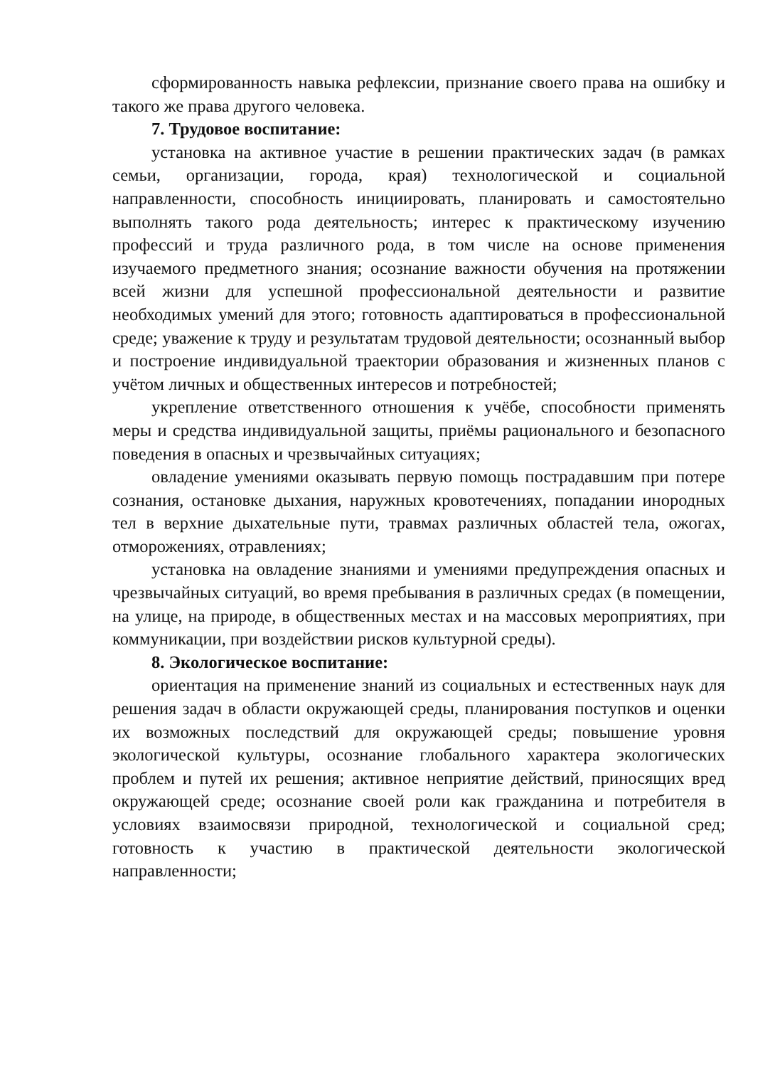сформированность навыка рефлексии, признание своего права на ошибку и такого же права другого человека.
7. Трудовое воспитание:
установка на активное участие в решении практических задач (в рамках семьи, организации, города, края) технологической и социальной направленности, способность инициировать, планировать и самостоятельно выполнять такого рода деятельность; интерес к практическому изучению профессий и труда различного рода, в том числе на основе применения изучаемого предметного знания; осознание важности обучения на протяжении всей жизни для успешной профессиональной деятельности и развитие необходимых умений для этого; готовность адаптироваться в профессиональной среде; уважение к труду и результатам трудовой деятельности; осознанный выбор и построение индивидуальной траектории образования и жизненных планов с учётом личных и общественных интересов и потребностей;
укрепление ответственного отношения к учёбе, способности применять меры и средства индивидуальной защиты, приёмы рационального и безопасного поведения в опасных и чрезвычайных ситуациях;
овладение умениями оказывать первую помощь пострадавшим при потере сознания, остановке дыхания, наружных кровотечениях, попадании инородных тел в верхние дыхательные пути, травмах различных областей тела, ожогах, отморожениях, отравлениях;
установка на овладение знаниями и умениями предупреждения опасных и чрезвычайных ситуаций, во время пребывания в различных средах (в помещении, на улице, на природе, в общественных местах и на массовых мероприятиях, при коммуникации, при воздействии рисков культурной среды).
8. Экологическое воспитание:
ориентация на применение знаний из социальных и естественных наук для решения задач в области окружающей среды, планирования поступков и оценки их возможных последствий для окружающей среды; повышение уровня экологической культуры, осознание глобального характера экологических проблем и путей их решения; активное неприятие действий, приносящих вред окружающей среде; осознание своей роли как гражданина и потребителя в условиях взаимосвязи природной, технологической и социальной сред; готовность к участию в практической деятельности экологической направленности;